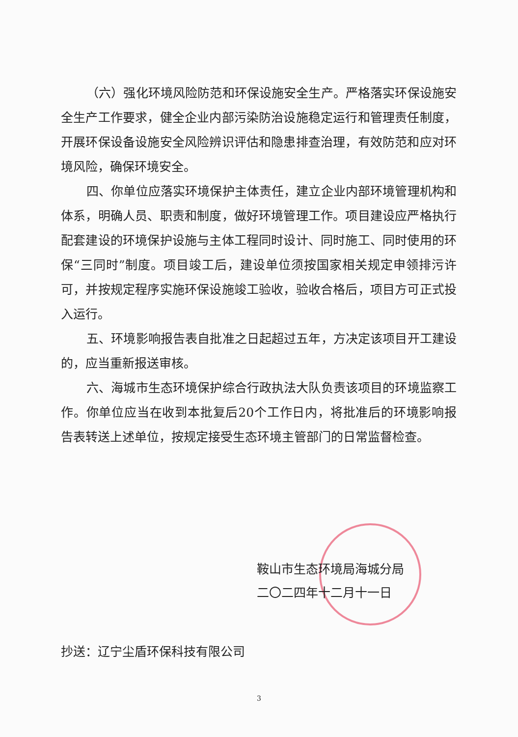（六）强化环境风险防范和环保设施安全生产。严格落实环保设施安全生产工作要求，健全企业内部污染防治设施稳定运行和管理责任制度，开展环保设备设施安全风险辨识评估和隐患排查治理，有效防范和应对环境风险，确保环境安全。
四、你单位应落实环境保护主体责任，建立企业内部环境管理机构和体系，明确人员、职责和制度，做好环境管理工作。项目建设应严格执行配套建设的环境保护设施与主体工程同时设计、同时施工、同时使用的环保“三同时”制度。项目竣工后，建设单位须按国家相关规定申领排污许可，并按规定程序实施环保设施竣工验收，验收合格后，项目方可正式投入运行。
五、环境影响报告表自批准之日起超过五年，方决定该项目开工建设的，应当重新报送审核。
六、海城市生态环境保护综合行政执法大队负责该项目的环境监察工作。你单位应当在收到本批复后20个工作日内，将批准后的环境影响报告表转送上述单位，按规定接受生态环境主管部门的日常监督检查。
鞍山市生态环境局海城分局
二〇二四年十二月十一日
抄送：辽宁尘盾环保科技有限公司
3